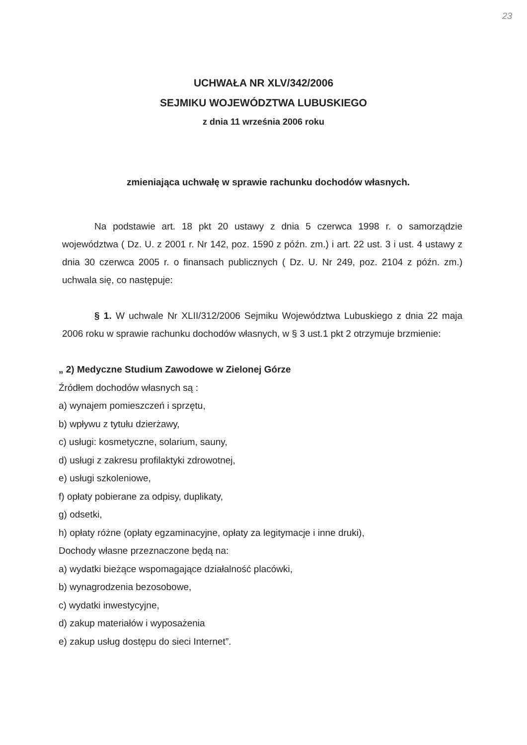23
UCHWAŁA NR XLV/342/2006
SEJMIKU WOJEWÓDZTWA LUBUSKIEGO
z dnia 11 września 2006 roku
zmieniająca uchwałę w sprawie rachunku dochodów własnych.
Na podstawie art. 18 pkt 20 ustawy z dnia 5 czerwca 1998 r. o samorządzie województwa ( Dz. U. z 2001 r. Nr 142, poz. 1590 z późn. zm.) i art. 22 ust. 3 i ust. 4 ustawy z dnia 30 czerwca 2005 r. o finansach publicznych ( Dz. U. Nr 249, poz. 2104 z późn. zm.) uchwala się, co następuje:
§ 1. W uchwale Nr XLII/312/2006 Sejmiku Województwa Lubuskiego z dnia 22 maja 2006 roku w sprawie rachunku dochodów własnych, w § 3 ust.1 pkt 2 otrzymuje brzmienie:
„ 2) Medyczne Studium Zawodowe w Zielonej Górze
Źródłem dochodów własnych są :
a) wynajem pomieszczeń i sprzętu,
b) wpływu z tytułu dzierżawy,
c) usługi: kosmetyczne, solarium, sauny,
d) usługi z zakresu profilaktyki zdrowotnej,
e) usługi szkoleniowe,
f) opłaty pobierane za odpisy, duplikaty,
g) odsetki,
h) opłaty różne (opłaty egzaminacyjne, opłaty za legitymacje i inne druki),
Dochody własne przeznaczone będą na:
a) wydatki bieżące wspomagające działalność placówki,
b) wynagrodzenia bezosobowe,
c) wydatki inwestycyjne,
d) zakup materiałów i wyposażenia
e) zakup usług dostępu do sieci Internet”.